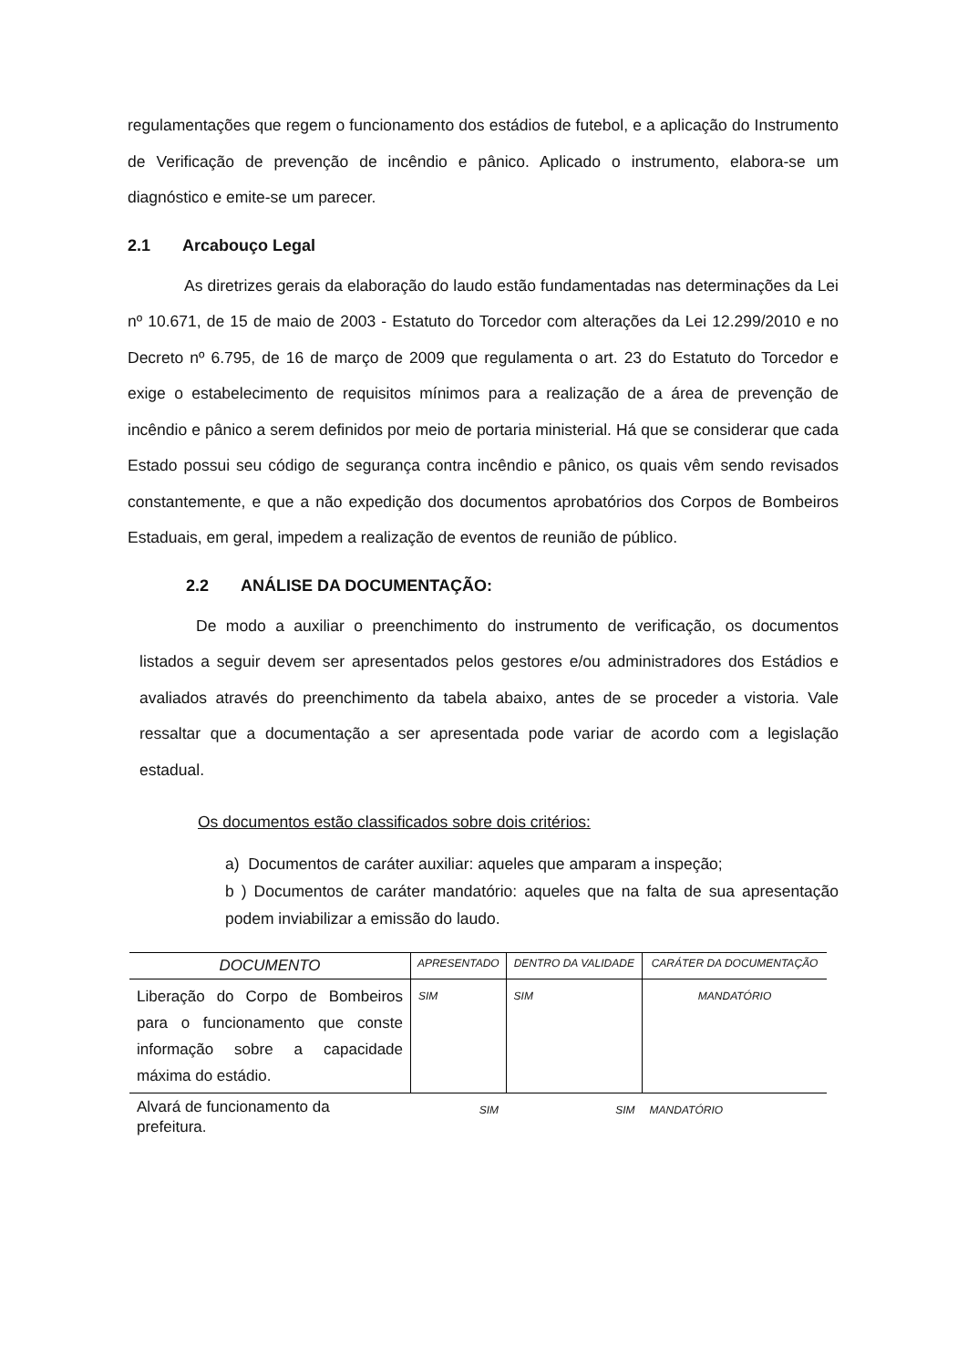regulamentações que regem o funcionamento dos estádios de futebol, e a aplicação do Instrumento de Verificação de prevenção de incêndio e pânico. Aplicado o instrumento, elabora-se um diagnóstico e emite-se um parecer.
2.1 Arcabouço Legal
As diretrizes gerais da elaboração do laudo estão fundamentadas nas determinações da Lei nº 10.671, de 15 de maio de 2003 - Estatuto do Torcedor com alterações da Lei 12.299/2010 e no Decreto nº 6.795, de 16 de março de 2009 que regulamenta o art. 23 do Estatuto do Torcedor e exige o estabelecimento de requisitos mínimos para a realização de a área de prevenção de incêndio e pânico a serem definidos por meio de portaria ministerial. Há que se considerar que cada Estado possui seu código de segurança contra incêndio e pânico, os quais vêm sendo revisados constantemente, e que a não expedição dos documentos aprobatórios dos Corpos de Bombeiros Estaduais, em geral, impedem a realização de eventos de reunião de público.
2.2 ANÁLISE DA DOCUMENTAÇÃO:
De modo a auxiliar o preenchimento do instrumento de verificação, os documentos listados a seguir devem ser apresentados pelos gestores e/ou administradores dos Estádios e avaliados através do preenchimento da tabela abaixo, antes de se proceder a vistoria. Vale ressaltar que a documentação a ser apresentada pode variar de acordo com a legislação estadual.
Os documentos estão classificados sobre dois critérios:
a) Documentos de caráter auxiliar: aqueles que amparam a inspeção;
b ) Documentos de caráter mandatório: aqueles que na falta de sua apresentação podem inviabilizar a emissão do laudo.
| DOCUMENTO | APRESENTADO | DENTRO DA VALIDADE | CARÁTER DA DOCUMENTAÇÃO |
| --- | --- | --- | --- |
| Liberação do Corpo de Bombeiros para o funcionamento que conste informação sobre a capacidade máxima do estádio. | SIM | SIM | MANDATÓRIO |
| Alvará de funcionamento da prefeitura. | SIM | SIM | MANDATÓRIO |